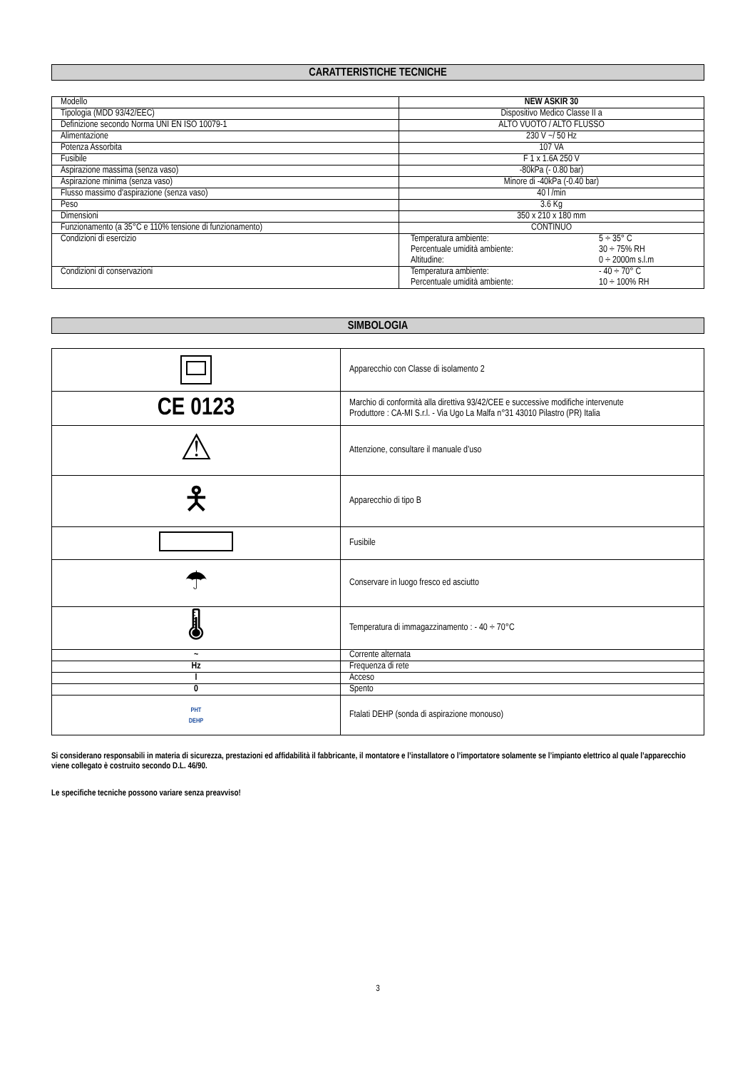CARATTERISTICHE TECNICHE
| Modello | NEW ASKIR 30 |
| Tipologia (MDD 93/42/EEC) | Dispositivo Medico Classe II a |
| Definizione secondo Norma UNI EN ISO 10079-1 | ALTO VUOTO / ALTO FLUSSO |
| Alimentazione | 230 V ~/ 50 Hz |
| Potenza Assorbita | 107 VA |
| Fusibile | F 1 x 1.6A 250 V |
| Aspirazione massima (senza vaso) | -80kPa (- 0.80 bar) |
| Aspirazione minima (senza vaso) | Minore di -40kPa (-0.40 bar) |
| Flusso massimo d'aspirazione (senza vaso) | 40 l /min |
| Peso | 3.6 Kg |
| Dimensioni | 350 x 210 x 180 mm |
| Funzionamento (a 35°C e 110% tensione di funzionamento) | CONTINUO |
| Condizioni di esercizio | / Temperatura ambiente: / 5 ÷ 35° C / / Percentuale umidità ambiente: / 30 ÷ 75% RH / / Altitudine: / 0 ÷ 2000m s.l.m / |
| Condizioni di conservazioni | / Temperatura ambiente: / - 40 ÷ 70° C / / Percentuale umidità ambiente: / 10 ÷ 100% RH / |
SIMBOLOGIA
| | Apparecchio con Classe di isolamento 2 |
| CE 0123 | Marchio di conformità alla direttiva 93/42/CEE e successive modifiche intervenute Produttore : CA-MI S.r.l. - Via Ugo La Malfa n°31 43010 Pilastro (PR) Italia |
| ⚠ | Attenzione, consultare il manuale d’uso |
| 🯅 | Apparecchio di tipo B |
| | Fusibile |
| ☂ | Conservare in luogo fresco ed asciutto |
| 🌡 | Temperatura di immagazzinamento : - 40 ÷ 70°C |
| ~ | Corrente alternata |
| Hz | Frequenza di rete |
| I | Acceso |
| 0 | Spento |
| PHT DEHP | Ftalati DEHP (sonda di aspirazione monouso) |
Si considerano responsabili in materia di sicurezza, prestazioni ed affidabilità il fabbricante, il montatore e l’installatore o l’importatore solamente se l’impianto elettrico al quale l’apparecchio viene collegato è costruito secondo D.L. 46/90.
Le specifiche tecniche possono variare senza preavviso!
3